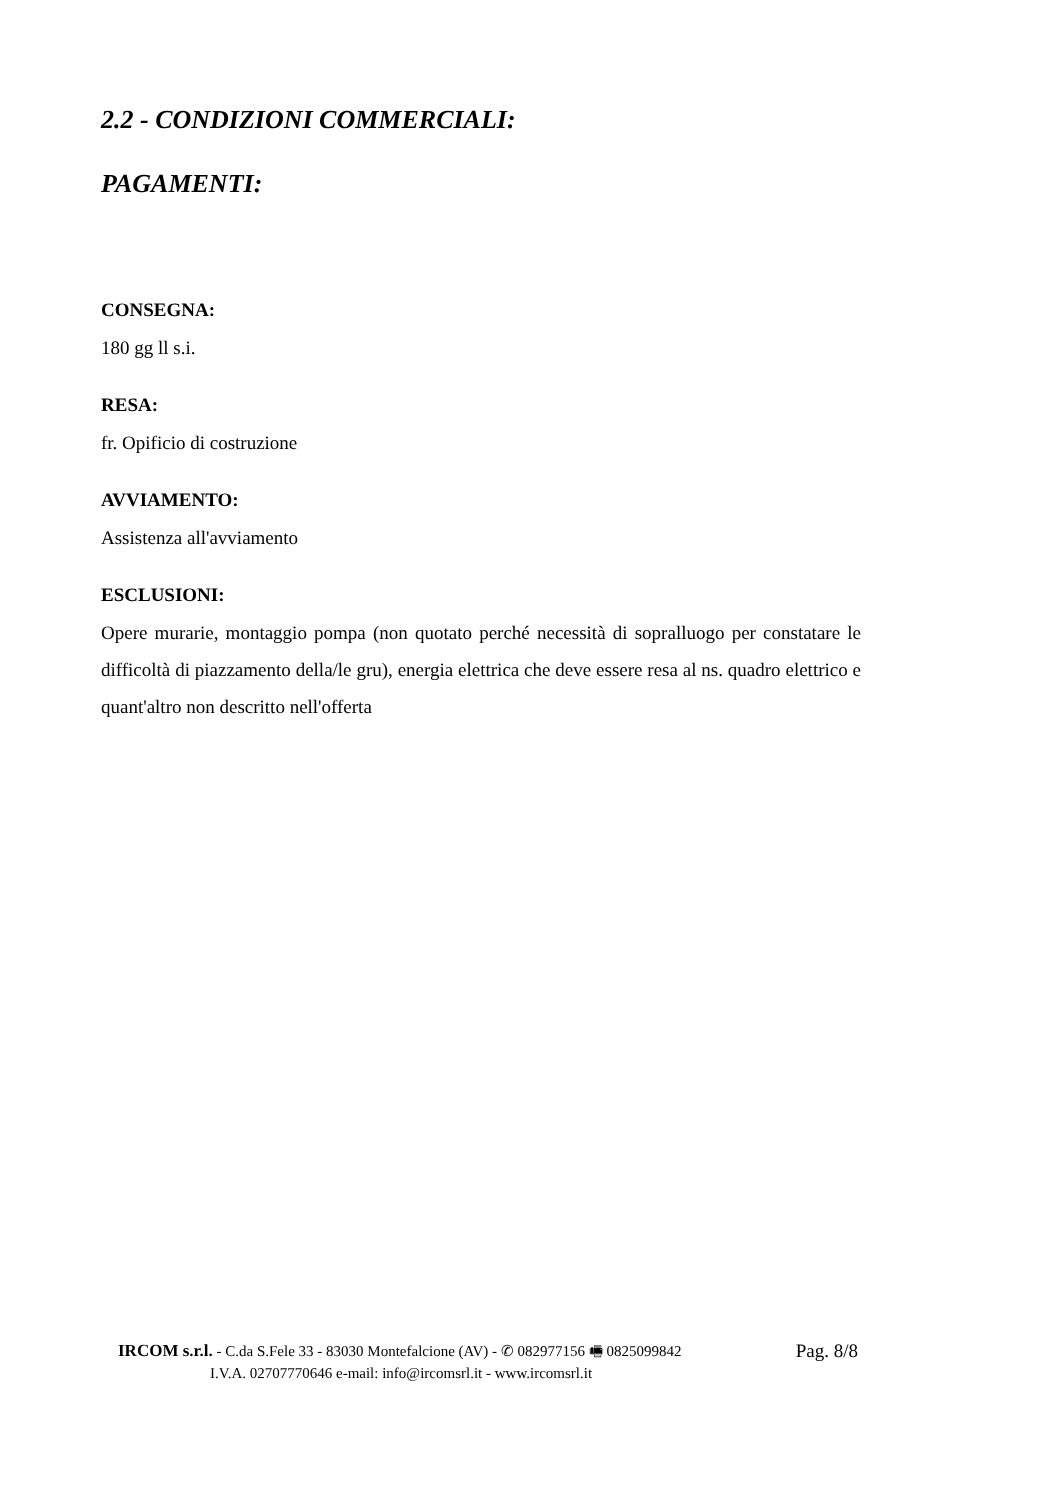2.2 - CONDIZIONI COMMERCIALI:
PAGAMENTI:
CONSEGNA:
180 gg ll s.i.
RESA:
fr. Opificio di costruzione
AVVIAMENTO:
Assistenza all'avviamento
ESCLUSIONI:
Opere murarie, montaggio pompa (non quotato perché necessità di sopralluogo per constatare le difficoltà di piazzamento della/le gru), energia elettrica che deve essere resa al ns. quadro elettrico e quant'altro non descritto nell'offerta
IRCOM s.r.l. - C.da S.Fele 33 - 83030 Montefalcione (AV) - ✆ 082977156 🖷 0825099842 Pag. 8/8
I.V.A. 02707770646 e-mail: info@ircomsrl.it - www.ircomsrl.it